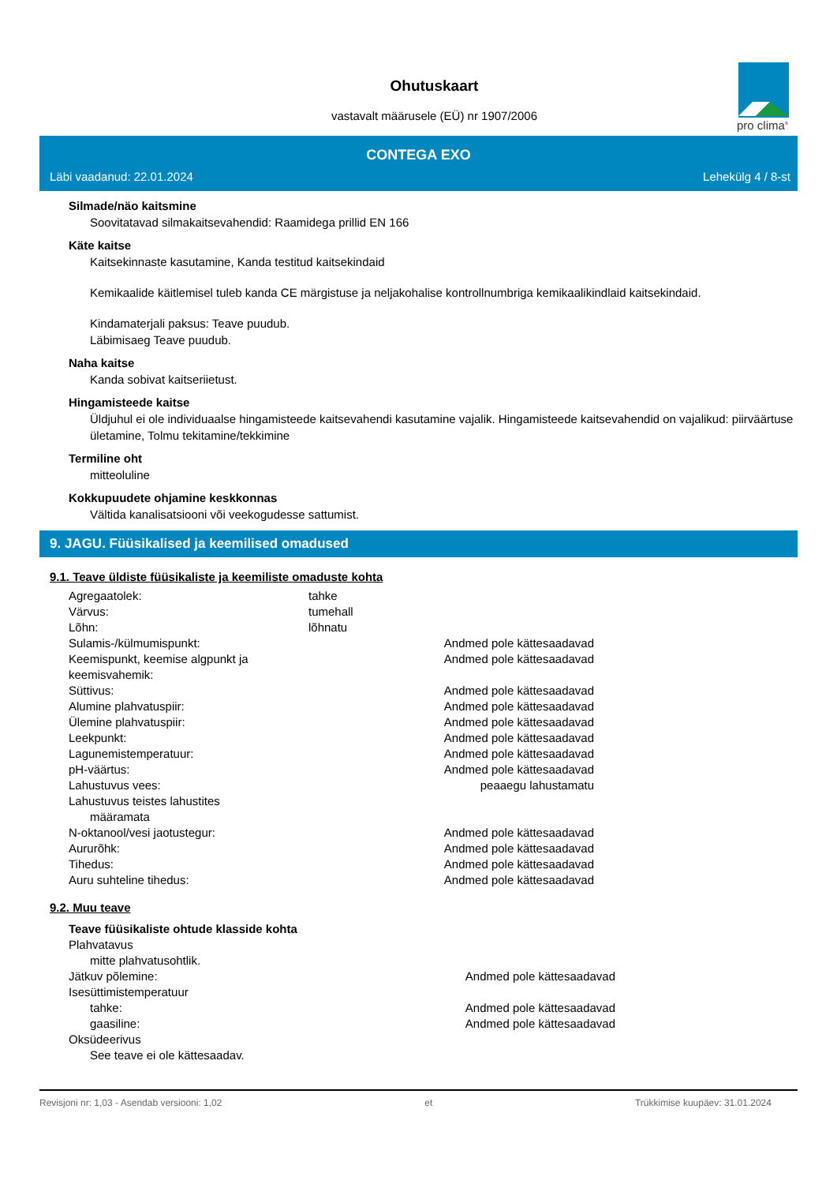Ohutuskaart
vastavalt määrusele (EÜ) nr 1907/2006
pro clima<sup>®</sup>
CONTEGA EXO
Läbi vaadanud: 22.01.2024 Lehekülg 4 / 8-st
Silmade/näo kaitsmine
Soovitatavad silmakaitsevahendid: Raamidega prillid EN 166
Käte kaitse
Kaitsekinnaste kasutamine, Kanda testitud kaitsekindaid
Kemikaalide käitlemisel tuleb kanda CE märgistuse ja neljakohalise kontrollnumbriga kemikaalikindlaid kaitsekindaid.
Kindamaterjali paksus: Teave puudub.
Läbimisaeg Teave puudub.
Naha kaitse
Kanda sobivat kaitseriietust.
Hingamisteede kaitse
Üldjuhul ei ole individuaalse hingamisteede kaitsevahendi kasutamine vajalik. Hingamisteede kaitsevahendid on vajalikud: piirväärtuse ületamine, Tolmu tekitamine/tekkimine
Termiline oht
mitteoluline
Kokkupuudete ohjamine keskkonnas
Vältida kanalisatsiooni või veekogudesse sattumist.
9. JAGU. Füüsikalised ja keemilised omadused
9.1. Teave üldiste füüsikaliste ja keemiliste omaduste kohta
| Agregaatolek: | tahke | |
| Värvus: | tumehall | |
| Lõhn: | lõhnatu | |
| Sulamis-/külmumispunkt: | | Andmed pole kättesaadavad |
| Keemispunkt, keemise algpunkt ja keemisvahemik: | | Andmed pole kättesaadavad |
| Süttivus: | | Andmed pole kättesaadavad |
| Alumine plahvatuspiir: | | Andmed pole kättesaadavad |
| Ülemine plahvatuspiir: | | Andmed pole kättesaadavad |
| Leekpunkt: | | Andmed pole kättesaadavad |
| Lagunemistemperatuur: | | Andmed pole kättesaadavad |
| pH-väärtus: | | Andmed pole kättesaadavad |
| Lahustuvus vees: | | peaaegu lahustamatu |
| Lahustuvus teistes lahustites | | |
| määramata | | |
| N-oktanool/vesi jaotustegur: | | Andmed pole kättesaadavad |
| Aururõhk: | | Andmed pole kättesaadavad |
| Tihedus: | | Andmed pole kättesaadavad |
| Auru suhteline tihedus: | | Andmed pole kättesaadavad |
9.2. Muu teave
Teave füüsikaliste ohtude klasside kohta
| Plahvatavus | | |
| mitte plahvatusohtlik. | | |
| Jätkuv põlemine: | | Andmed pole kättesaadavad |
| Isesüttimistemperatuur | | |
| tahke: | | Andmed pole kättesaadavad |
| gaasiline: | | Andmed pole kättesaadavad |
| Oksüdeerivus | | |
| See teave ei ole kättesaadav. | | |
Revisjoni nr: 1,03 - Asendab versiooni: 1,02 et Trükkimise kuupäev: 31.01.2024